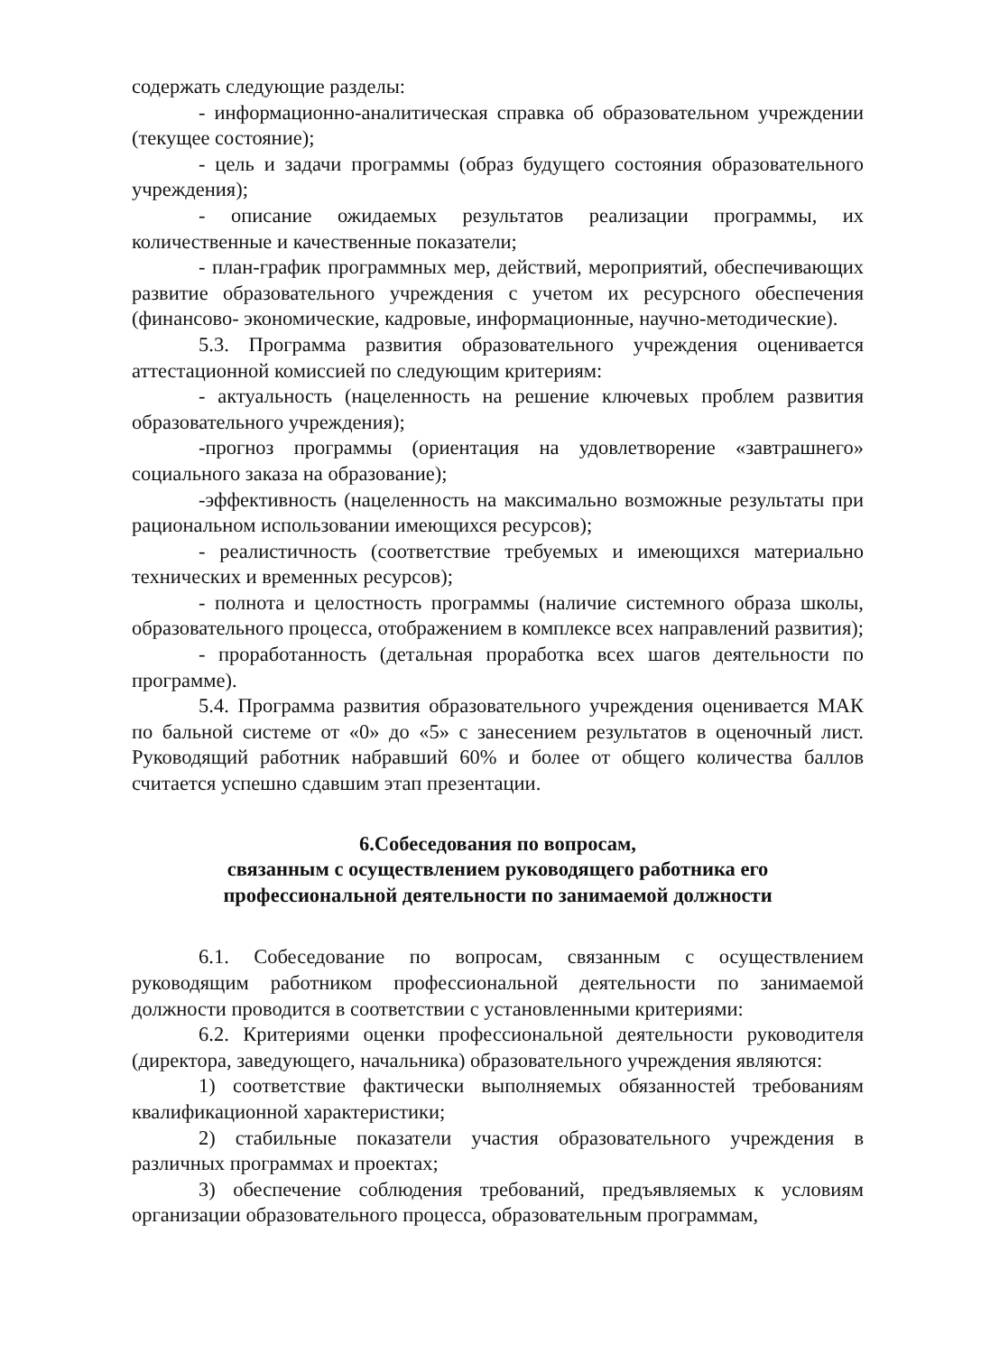содержать следующие разделы:
- информационно-аналитическая справка об образовательном учреждении (текущее состояние);
- цель и задачи программы (образ будущего состояния образовательного учреждения);
- описание ожидаемых результатов реализации программы, их количественные и качественные показатели;
- план-график программных мер, действий, мероприятий, обеспечивающих развитие образовательного учреждения с учетом их ресурсного обеспечения (финансово- экономические, кадровые, информационные, научно-методические).
5.3. Программа развития образовательного учреждения оценивается аттестационной комиссией по следующим критериям:
- актуальность (нацеленность на решение ключевых проблем развития образовательного учреждения);
-прогноз программы (ориентация на удовлетворение «завтрашнего» социального заказа на образование);
-эффективность (нацеленность на максимально возможные результаты при рациональном использовании имеющихся ресурсов);
- реалистичность (соответствие требуемых и имеющихся материально технических и временных ресурсов);
- полнота и целостность программы (наличие системного образа школы, образовательного процесса, отображением в комплексе всех направлений развития);
- проработанность (детальная проработка всех шагов деятельности по программе).
5.4. Программа развития образовательного учреждения оценивается МАК по бальной системе от «0» до «5» с занесением результатов в оценочный лист. Руководящий работник набравший 60% и более от общего количества баллов считается успешно сдавшим этап презентации.
6.Собеседования по вопросам,
связанным с осуществлением руководящего работника его
профессиональной деятельности по занимаемой должности
6.1. Собеседование по вопросам, связанным с осуществлением руководящим работником профессиональной деятельности по занимаемой должности проводится в соответствии с установленными критериями:
6.2. Критериями оценки профессиональной деятельности руководителя (директора, заведующего, начальника) образовательного учреждения являются:
1) соответствие фактически выполняемых обязанностей требованиям квалификационной характеристики;
2) стабильные показатели участия образовательного учреждения в различных программах и проектах;
3) обеспечение соблюдения требований, предъявляемых к условиям организации образовательного процесса, образовательным программам,